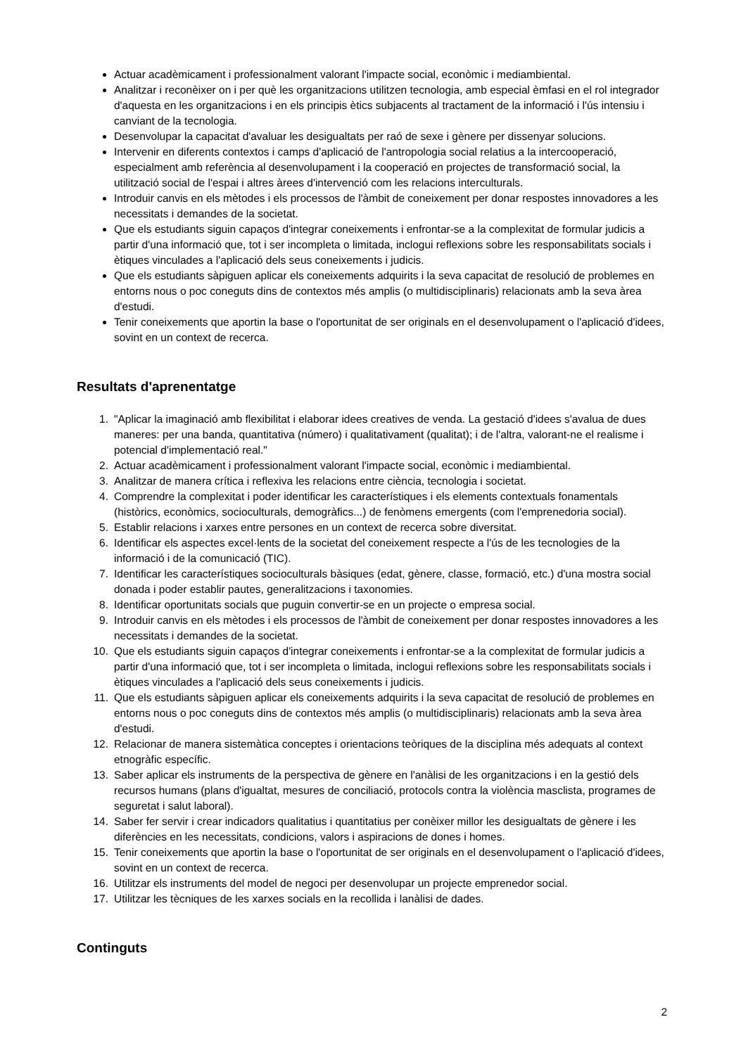Actuar acadèmicament i professionalment valorant l'impacte social, econòmic i mediambiental.
Analitzar i reconèixer on i per què les organitzacions utilitzen tecnologia, amb especial èmfasi en el rol integrador d'aquesta en les organitzacions i en els principis ètics subjacents al tractament de la informació i l'ús intensiu i canviant de la tecnologia.
Desenvolupar la capacitat d'avaluar les desigualtats per raó de sexe i gènere per dissenyar solucions.
Intervenir en diferents contextos i camps d'aplicació de l'antropologia social relatius a la intercooperació, especialment amb referència al desenvolupament i la cooperació en projectes de transformació social, la utilització social de l'espai i altres àrees d'intervenció com les relacions interculturals.
Introduir canvis en els mètodes i els processos de l'àmbit de coneixement per donar respostes innovadores a les necessitats i demandes de la societat.
Que els estudiants siguin capaços d'integrar coneixements i enfrontar-se a la complexitat de formular judicis a partir d'una informació que, tot i ser incompleta o limitada, inclogui reflexions sobre les responsabilitats socials i ètiques vinculades a l'aplicació dels seus coneixements i judicis.
Que els estudiants sàpiguen aplicar els coneixements adquirits i la seva capacitat de resolució de problemes en entorns nous o poc coneguts dins de contextos més amplis (o multidisciplinaris) relacionats amb la seva àrea d'estudi.
Tenir coneixements que aportin la base o l'oportunitat de ser originals en el desenvolupament o l'aplicació d'idees, sovint en un context de recerca.
Resultats d'aprenentatge
1. "Aplicar la imaginació amb flexibilitat i elaborar idees creatives de venda. La gestació d'idees s'avalua de dues maneres: per una banda, quantitativa (número) i qualitativament (qualitat); i de l'altra, valorant-ne el realisme i potencial d'implementació real."
2. Actuar acadèmicament i professionalment valorant l'impacte social, econòmic i mediambiental.
3. Analitzar de manera crítica i reflexiva les relacions entre ciència, tecnologia i societat.
4. Comprendre la complexitat i poder identificar les característiques i els elements contextuals fonamentals (històrics, econòmics, socioculturals, demogràfics...) de fenòmens emergents (com l'emprenedoria social).
5. Establir relacions i xarxes entre persones en un context de recerca sobre diversitat.
6. Identificar els aspectes excel·lents de la societat del coneixement respecte a l'ús de les tecnologies de la informació i de la comunicació (TIC).
7. Identificar les característiques socioculturals bàsiques (edat, gènere, classe, formació, etc.) d'una mostra social donada i poder establir pautes, generalitzacions i taxonomies.
8. Identificar oportunitats socials que puguin convertir-se en un projecte o empresa social.
9. Introduir canvis en els mètodes i els processos de l'àmbit de coneixement per donar respostes innovadores a les necessitats i demandes de la societat.
10. Que els estudiants siguin capaços d'integrar coneixements i enfrontar-se a la complexitat de formular judicis a partir d'una informació que, tot i ser incompleta o limitada, inclogui reflexions sobre les responsabilitats socials i ètiques vinculades a l'aplicació dels seus coneixements i judicis.
11. Que els estudiants sàpiguen aplicar els coneixements adquirits i la seva capacitat de resolució de problemes en entorns nous o poc coneguts dins de contextos més amplis (o multidisciplinaris) relacionats amb la seva àrea d'estudi.
12. Relacionar de manera sistemàtica conceptes i orientacions teòriques de la disciplina més adequats al context etnogràfic específic.
13. Saber aplicar els instruments de la perspectiva de gènere en l'anàlisi de les organitzacions i en la gestió dels recursos humans (plans d'igualtat, mesures de conciliació, protocols contra la violència masclista, programes de seguretat i salut laboral).
14. Saber fer servir i crear indicadors qualitatius i quantitatius per conèixer millor les desigualtats de gènere i les diferències en les necessitats, condicions, valors i aspiracions de dones i homes.
15. Tenir coneixements que aportin la base o l'oportunitat de ser originals en el desenvolupament o l'aplicació d'idees, sovint en un context de recerca.
16. Utilitzar els instruments del model de negoci per desenvolupar un projecte emprenedor social.
17. Utilitzar les tècniques de les xarxes socials en la recollida i lanàlisi de dades.
Continguts
2